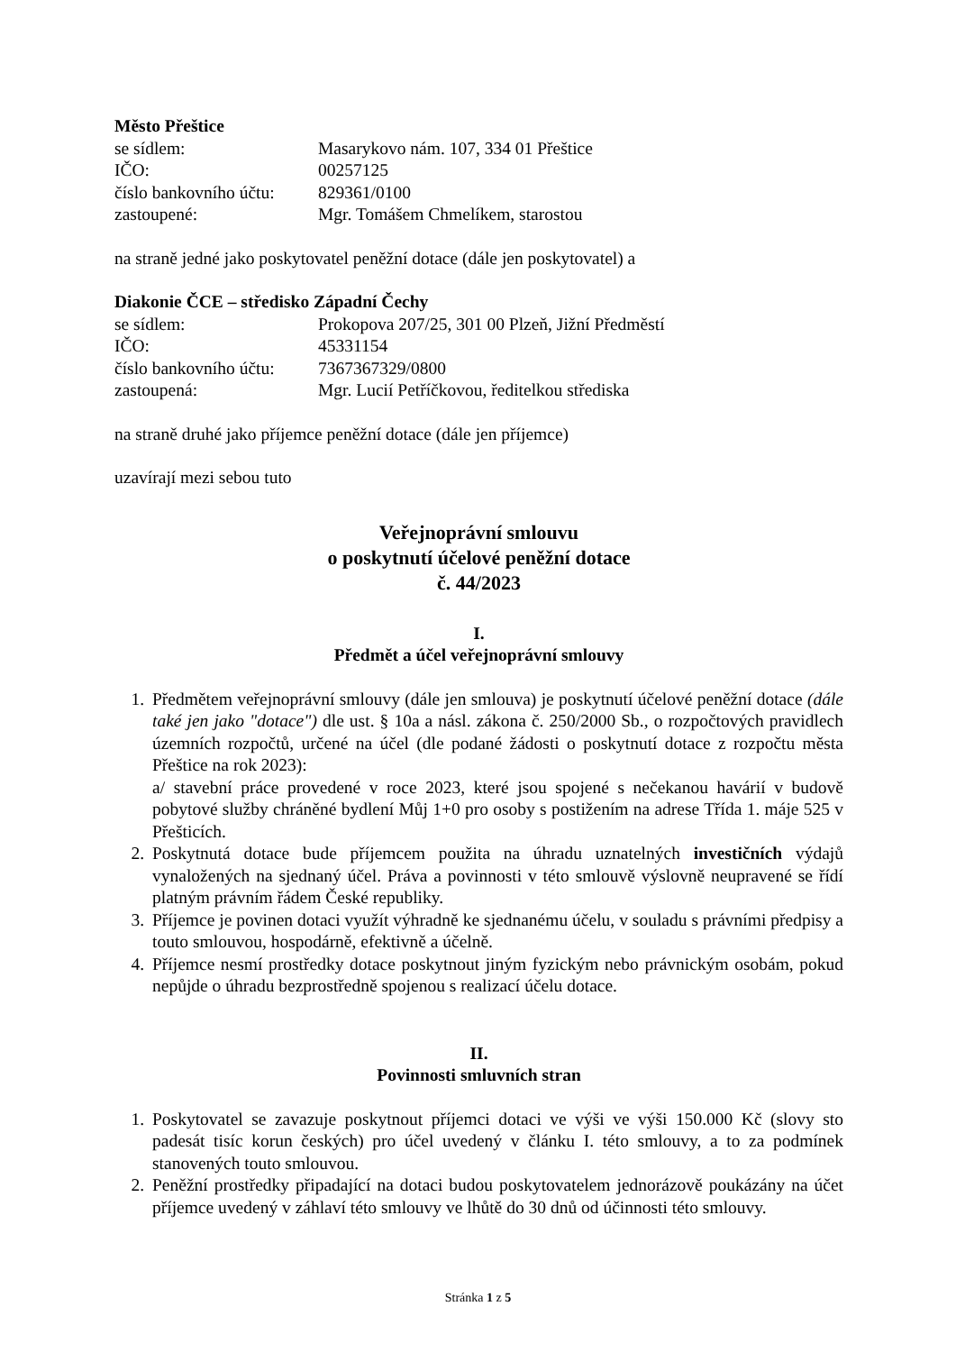Město Přeštice
se sídlem: Masarykovo nám. 107, 334 01 Přeštice
IČO: 00257125
číslo bankovního účtu: 829361/0100
zastoupené: Mgr. Tomášem Chmelíkem, starostou
na straně jedné jako poskytovatel peněžní dotace (dále jen poskytovatel) a
Diakonie ČCE – středisko Západní Čechy
se sídlem: Prokopova 207/25, 301 00 Plzeň, Jižní Předměstí
IČO: 45331154
číslo bankovního účtu: 7367367329/0800
zastoupená: Mgr. Lucií Petříčkovou, ředitelkou střediska
na straně druhé jako příjemce peněžní dotace (dále jen příjemce)
uzavírají mezi sebou tuto
Veřejnoprávní smlouvu
o poskytnutí účelové peněžní dotace
č. 44/2023
I.
Předmět a účel veřejnoprávní smlouvy
1. Předmětem veřejnoprávní smlouvy (dále jen smlouva) je poskytnutí účelové peněžní dotace (dále také jen jako "dotace") dle ust. § 10a a násl. zákona č. 250/2000 Sb., o rozpočtových pravidlech územních rozpočtů, určené na účel (dle podané žádosti o poskytnutí dotace z rozpočtu města Přeštice na rok 2023):
a/ stavební práce provedené v roce 2023, které jsou spojené s nečekanou havárií v budově pobytové služby chráněné bydlení Můj 1+0 pro osoby s postižením na adrese Třída 1. máje 525 v Přešticích.
2. Poskytnutá dotace bude příjemcem použita na úhradu uznatelných investičních výdajů vynaložených na sjednaný účel. Práva a povinnosti v této smlouvě výslovně neupravené se řídí platným právním řádem České republiky.
3. Příjemce je povinen dotaci využít výhradně ke sjednanému účelu, v souladu s právními předpisy a touto smlouvou, hospodárně, efektivně a účelně.
4. Příjemce nesmí prostředky dotace poskytnout jiným fyzickým nebo právnickým osobám, pokud nepůjde o úhradu bezprostředně spojenou s realizací účelu dotace.
II.
Povinnosti smluvních stran
1. Poskytovatel se zavazuje poskytnout příjemci dotaci ve výši ve výši 150.000 Kč (slovy sto padesát tisíc korun českých) pro účel uvedený v článku I. této smlouvy, a to za podmínek stanovených touto smlouvou.
2. Peněžní prostředky připadající na dotaci budou poskytovatelem jednorázově poukázány na účet příjemce uvedený v záhlaví této smlouvy ve lhůtě do 30 dnů od účinnosti této smlouvy.
Stránka 1 z 5